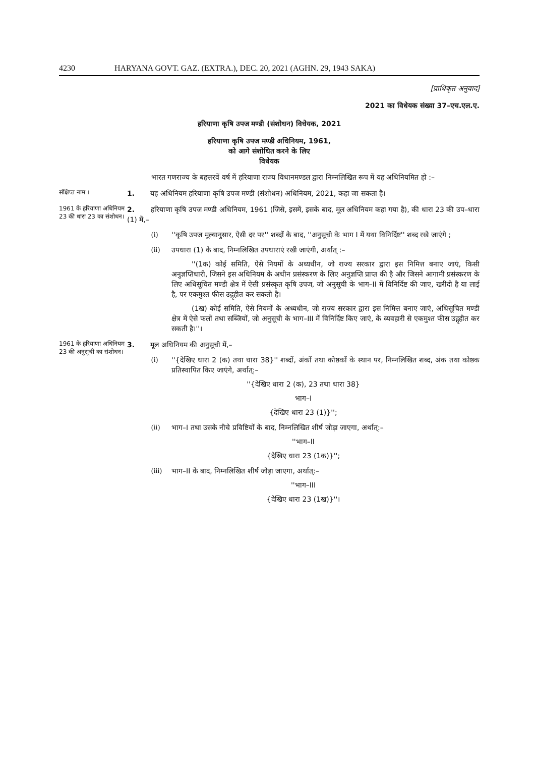4230 HARYANA GOVT. GAZ. (EXTRA.), DEC. 20, 2021 (AGHN. 29, 1943 SAKA)
[प्राधिकृत अनुवाद]
2021 का विधेयक संख्या 37–एच.एल.ए.
हरियाणा कृषि उपज मण्डी (संशोधन) विधेयक, 2021
हरियाणा कृषि उपज मण्डी अधिनियम, 1961,
को आगे संशोधित करने के लिए
विधेयक
भारत गणराज्य के बहत्तरवें वर्ष में हरियाणा राज्य विधानमण्डल द्वारा निम्नलिखित रूप में यह अधिनियमित हो :–
संक्षिप्त नाम ।
1. यह अधिनियम हरियाणा कृषि उपज मण्डी (संशोधन) अधिनियम, 2021, कहा जा सकता है।
1961 के हरियाणा अधिनियम 23 की धारा 23 का संशोधन।
2. हरियाणा कृषि उपज मण्डी अधिनियम, 1961 (जिसे, इसमें, इसके बाद, मूल अधिनियम कहा गया है), की धारा 23 की उप–धारा (1) में,–
(i) ''कृषि उपज मूल्यानुसार, ऐसी दर पर'' शब्दों के बाद, ''अनुसूची के भाग I में यथा विनिर्दिष्ट'' शब्द रखे जाएंगे ;
(ii) उपधारा (1) के बाद, निम्नलिखित उपधाराएं रखी जाएंगी, अर्थात् :–
''(1क) कोई समिति, ऐसे नियमों के अध्यधीन, जो राज्य सरकार द्वारा इस निमित्त बनाए जाएं, किसी अनुज्ञप्तिधारी, जिसने इस अधिनियम के अधीन प्रसंस्करण के लिए अनुज्ञप्ति प्राप्त की है और जिसने आगामी प्रसंस्करण के लिए अधिसूचित मण्डी क्षेत्र में ऐसी प्रसंस्कृत कृषि उपज, जो अनुसूची के भाग–II में विनिर्दिष्ट की जाए, खरीदी है या लाई है, पर एकमुश्त फीस उद्गृहीत कर सकती है।
(1ख) कोई समिति, ऐसे नियमों के अध्यधीन, जो राज्य सरकार द्वारा इस निमित्त बनाए जाएं, अधिसूचित मण्डी क्षेत्र में ऐसे फलों तथा सब्जियों, जो अनुसूची के भाग–III में विनिर्दिष्ट किए जाएं, के व्यवहारी से एकमुश्त फीस उद्गृहीत कर सकती है।''।
1961 के हरियाणा अधिनियम 23 की अनुसूची का संशोधन।
3. मूल अधिनियम की अनुसूची में,–
(i) ''{देखिए धारा 2 (क) तथा धारा 38}'' शब्दों, अंकों तथा कोष्ठकों के स्थान पर, निम्नलिखित शब्द, अंक तथा कोष्ठक प्रतिस्थापित किए जाएंगे, अर्थात्:–
''{देखिए धारा 2 (क), 23 तथा धारा 38}
भाग–I
{देखिए धारा 23 (1)}'';
(ii) भाग–I तथा उसके नीचे प्रविष्टियों के बाद, निम्नलिखित शीर्ष जोड़ा जाएगा, अर्थात्:–
''भाग–II
{देखिए धारा 23 (1क)}'';
(iii) भाग–II के बाद, निम्नलिखित शीर्ष जोड़ा जाएगा, अर्थात्:–
''भाग–III
{देखिए धारा 23 (1ख)}''।